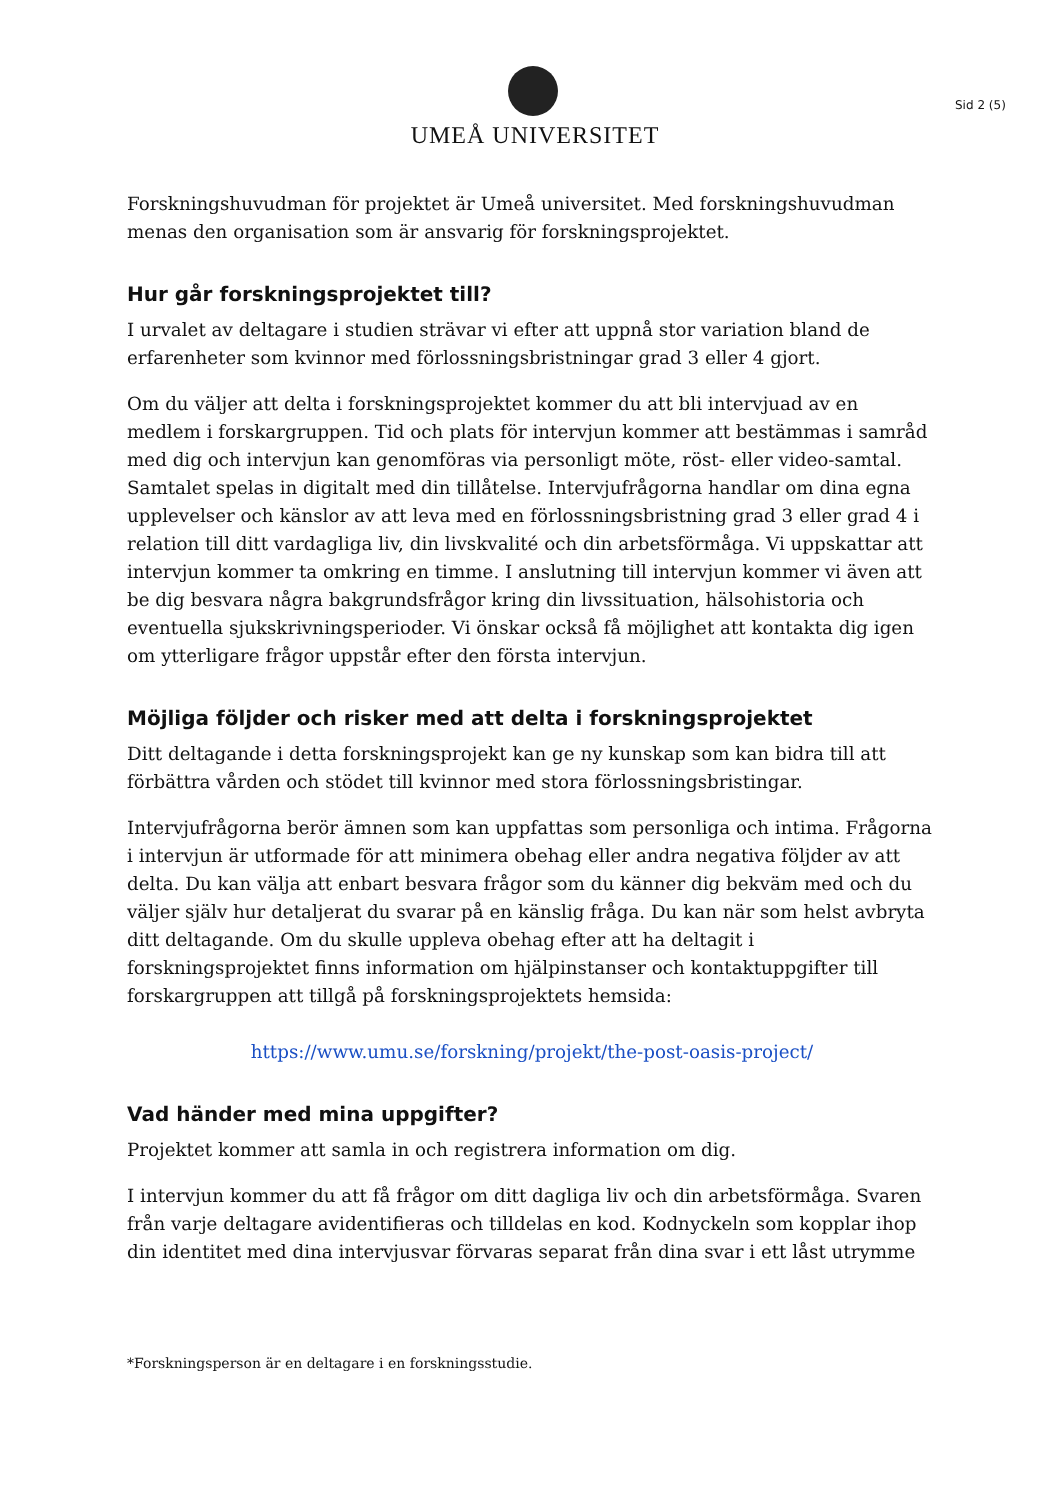UMEÅ UNIVERSITET
Sid 2 (5)
Forskningshuvudman för projektet är Umeå universitet. Med forskningshuvudman menas den organisation som är ansvarig för forskningsprojektet.
Hur går forskningsprojektet till?
I urvalet av deltagare i studien strävar vi efter att uppnå stor variation bland de erfarenheter som kvinnor med förlossningsbristningar grad 3 eller 4 gjort.
Om du väljer att delta i forskningsprojektet kommer du att bli intervjuad av en medlem i forskargruppen. Tid och plats för intervjun kommer att bestämmas i samråd med dig och intervjun kan genomföras via personligt möte, röst- eller video-samtal. Samtalet spelas in digitalt med din tillåtelse. Intervjufrågorna handlar om dina egna upplevelser och känslor av att leva med en förlossningsbristning grad 3 eller grad 4 i relation till ditt vardagliga liv, din livskvalité och din arbetsförmåga. Vi uppskattar att intervjun kommer ta omkring en timme. I anslutning till intervjun kommer vi även att be dig besvara några bakgrundsfrågor kring din livssituation, hälsohistoria och eventuella sjukskrivningsperioder. Vi önskar också få möjlighet att kontakta dig igen om ytterligare frågor uppstår efter den första intervjun.
Möjliga följder och risker med att delta i forskningsprojektet
Ditt deltagande i detta forskningsprojekt kan ge ny kunskap som kan bidra till att förbättra vården och stödet till kvinnor med stora förlossningsbristingar.
Intervjufrågorna berör ämnen som kan uppfattas som personliga och intima. Frågorna i intervjun är utformade för att minimera obehag eller andra negativa följder av att delta. Du kan välja att enbart besvara frågor som du känner dig bekväm med och du väljer själv hur detaljerat du svarar på en känslig fråga. Du kan när som helst avbryta ditt deltagande. Om du skulle uppleva obehag efter att ha deltagit i forskningsprojektet finns information om hjälpinstanser och kontaktuppgifter till forskargruppen att tillgå på forskningsprojektets hemsida:
https://www.umu.se/forskning/projekt/the-post-oasis-project/
Vad händer med mina uppgifter?
Projektet kommer att samla in och registrera information om dig.
I intervjun kommer du att få frågor om ditt dagliga liv och din arbetsförmåga. Svaren från varje deltagare avidentifieras och tilldelas en kod. Kodnyckeln som kopplar ihop din identitet med dina intervjusvar förvaras separat från dina svar i ett låst utrymme
*Forskningsperson är en deltagare i en forskningsstudie.